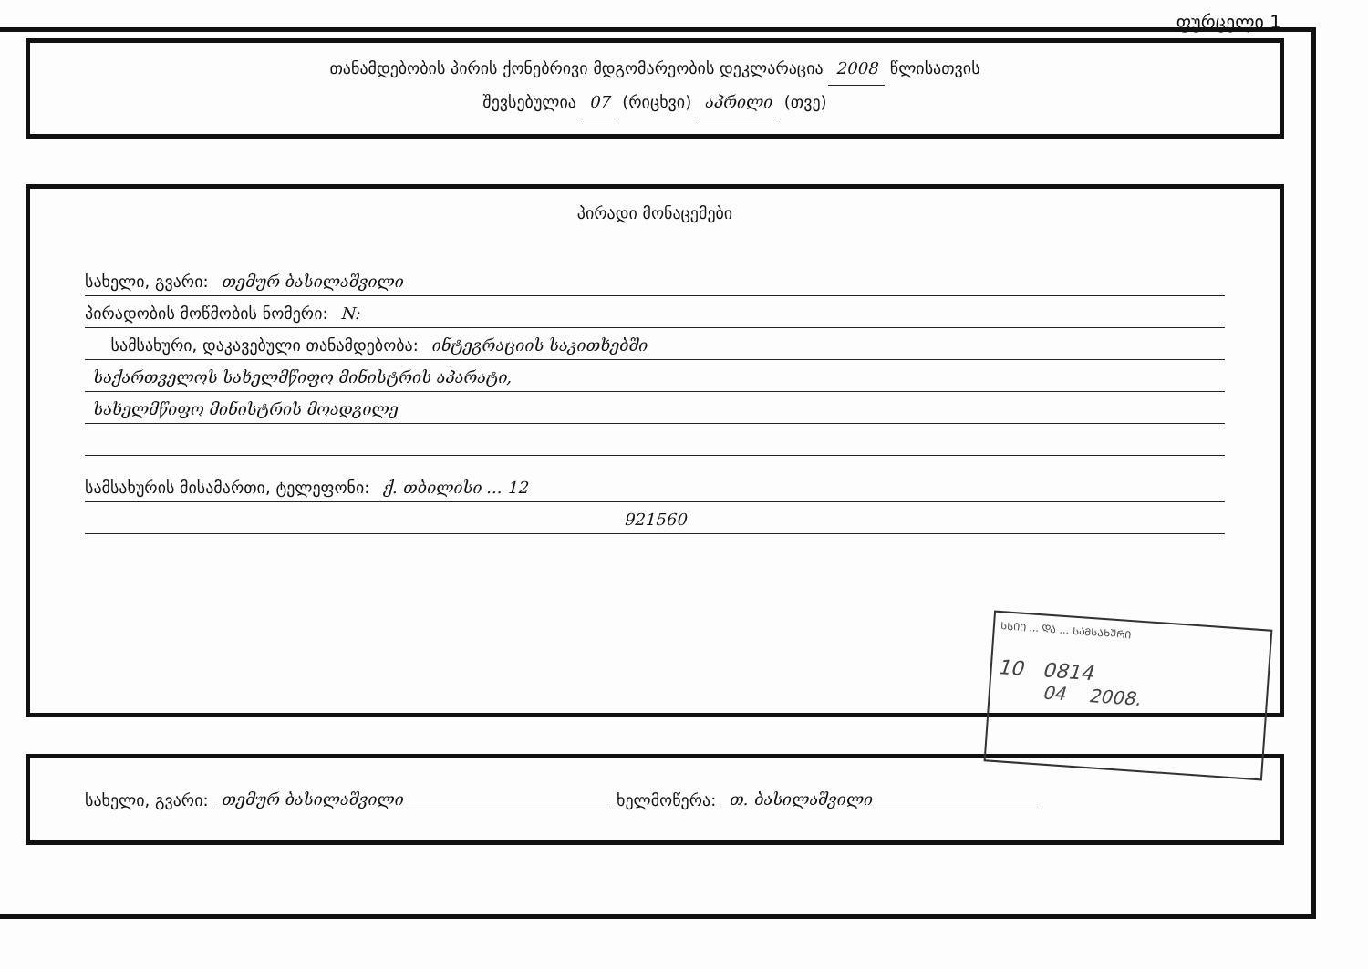ფურცელი 1
თანამდებობის პირის ქონებრივი მდგომარეობის დეკლარაცია 2008 წლისათვის
შევსებულია 07 (რიცხვი) აპრილი (თვე)
პირადი მონაცემები
სახელი, გვარი: თემურ ბასილაშვილი
პირადობის მოწმობის ნომერი: N:
სამსახური, დაკავებული თანამდებობა: ინტეგრაციის საკითხებში
საქართველოს სახელმწიფო მინისტრის აპარატი,
სახელმწიფო მინისტრის მოადგილე
სამსახურის მისამართი, ტელეფონი: ქ. თბილისი ... 12
921560
ᲡᲡᲘᲘ ... ᲓᲐ ... ᲡᲐᲛᲡᲐᲮᲣᲠᲘ
10 0814
04 2008.
სახელი, გვარი: თემურ ბასილაშვილი ხელმოწერა: თ. ბასილაშვილი